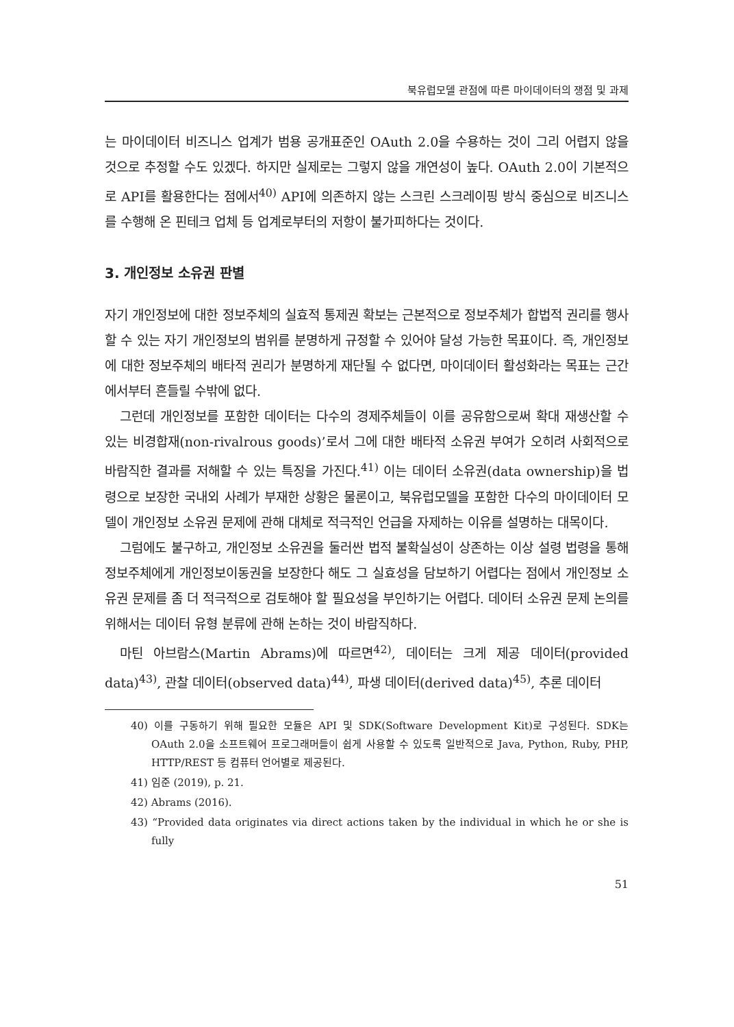북유럽모델 관점에 따른 마이데이터의 쟁점 및 과제
는 마이데이터 비즈니스 업계가 범용 공개표준인 OAuth 2.0을 수용하는 것이 그리 어렵지 않을 것으로 추정할 수도 있겠다. 하지만 실제로는 그렇지 않을 개연성이 높다. OAuth 2.0이 기본적으로 API를 활용한다는 점에서<sup>40)</sup> API에 의존하지 않는 스크린 스크레이핑 방식 중심으로 비즈니스를 수행해 온 핀테크 업체 등 업계로부터의 저항이 불가피하다는 것이다.
3. 개인정보 소유권 판별
자기 개인정보에 대한 정보주체의 실효적 통제권 확보는 근본적으로 정보주체가 합법적 권리를 행사할 수 있는 자기 개인정보의 범위를 분명하게 규정할 수 있어야 달성 가능한 목표이다. 즉, 개인정보에 대한 정보주체의 배타적 권리가 분명하게 재단될 수 없다면, 마이데이터 활성화라는 목표는 근간에서부터 흔들릴 수밖에 없다.
그런데 개인정보를 포함한 데이터는 다수의 경제주체들이 이를 공유함으로써 확대 재생산할 수 있는 비경합재(non-rivalrous goods)’로서 그에 대한 배타적 소유권 부여가 오히려 사회적으로 바람직한 결과를 저해할 수 있는 특징을 가진다.<sup>41)</sup> 이는 데이터 소유권(data ownership)을 법령으로 보장한 국내외 사례가 부재한 상황은 물론이고, 북유럽모델을 포함한 다수의 마이데이터 모델이 개인정보 소유권 문제에 관해 대체로 적극적인 언급을 자제하는 이유를 설명하는 대목이다.
그럼에도 불구하고, 개인정보 소유권을 둘러싼 법적 불확실성이 상존하는 이상 설령 법령을 통해 정보주체에게 개인정보이동권을 보장한다 해도 그 실효성을 담보하기 어렵다는 점에서 개인정보 소유권 문제를 좀 더 적극적으로 검토해야 할 필요성을 부인하기는 어렵다. 데이터 소유권 문제 논의를 위해서는 데이터 유형 분류에 관해 논하는 것이 바람직하다.
마틴 아브람스(Martin Abrams)에 따르면<sup>42)</sup>, 데이터는 크게 제공 데이터(provided data)<sup>43)</sup>, 관찰 데이터(observed data)<sup>44)</sup>, 파생 데이터(derived data)<sup>45)</sup>, 추론 데이터
40) 이를 구동하기 위해 필요한 모듈은 API 및 SDK(Software Development Kit)로 구성된다. SDK는 OAuth 2.0을 소프트웨어 프로그래머들이 쉽게 사용할 수 있도록 일반적으로 Java, Python, Ruby, PHP, HTTP/REST 등 컴퓨터 언어별로 제공된다.
41) 임준 (2019), p. 21.
42) Abrams (2016).
43) “Provided data originates via direct actions taken by the individual in which he or she is fully
51